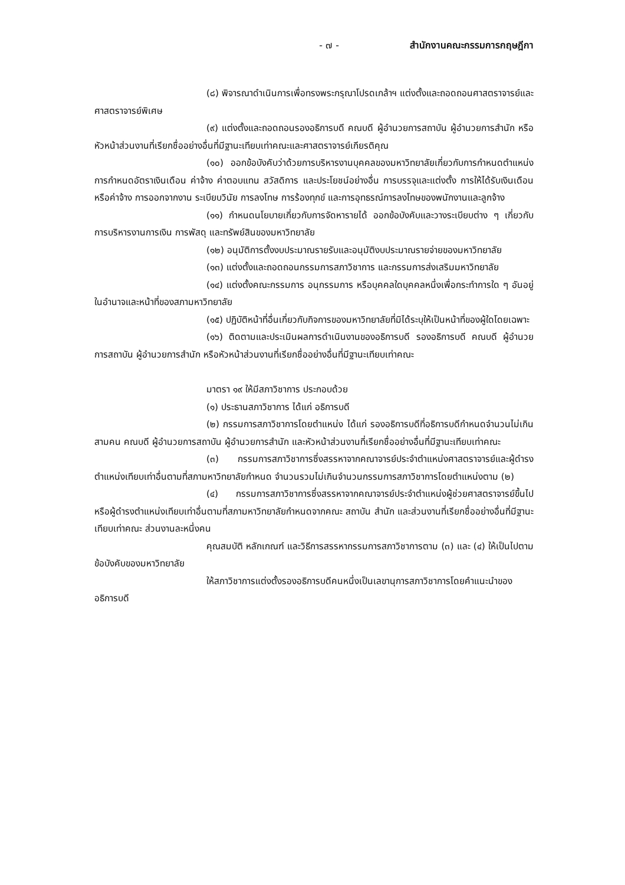- ๗ - สำนักงานคณะกรรมการกฤษฎีกา
(๘) พิจารณาดำเนินการเพื่อทรงพระกรุณาโปรดเกล้าฯ แต่งตั้งและถอดถอนศาสตราจารย์และศาสตราจารย์พิเศษ
(๙) แต่งตั้งและถอดถอนรองอธิการบดี คณบดี ผู้อำนวยการสถาบัน ผู้อำนวยการสำนัก หรือหัวหน้าส่วนงานที่เรียกชื่ออย่างอื่นที่มีฐานะเทียบเท่าคณะและศาสตราจารย์เกียรติคุณ
(๑๐) ออกข้อบังคับว่าด้วยการบริหารงานบุคคลของมหาวิทยาลัยเกี่ยวกับการกำหนดตำแหน่ง การกำหนดอัตราเงินเดือน ค่าจ้าง ค่าตอบแทน สวัสดิการ และประโยชน์อย่างอื่น การบรรจุและแต่งตั้ง การให้ได้รับเงินเดือนหรือค่าจ้าง การออกจากงาน ระเบียบวินัย การลงโทษ การร้องทุกข์ และการอุทธรณ์การลงโทษของพนักงานและลูกจ้าง
(๑๑) กำหนดนโยบายเกี่ยวกับการจัดหารายได้ ออกข้อบังคับและวางระเบียบต่าง ๆ เกี่ยวกับการบริหารงานการเงิน การพัสดุ และทรัพย์สินของมหาวิทยาลัย
(๑๒) อนุมัติการตั้งงบประมาณรายรับและอนุมัติงบประมาณรายจ่ายของมหาวิทยาลัย
(๑๓) แต่งตั้งและถอดถอนกรรมการสภาวิชาการ และกรรมการส่งเสริมมหาวิทยาลัย
(๑๔) แต่งตั้งคณะกรรมการ อนุกรรมการ หรือบุคคลใดบุคคลหนึ่งเพื่อกระทำการใด ๆ อันอยู่ในอำนาจและหน้าที่ของสภามหาวิทยาลัย
(๑๕) ปฏิบัติหน้าที่อื่นเกี่ยวกับกิจการของมหาวิทยาลัยที่มิได้ระบุให้เป็นหน้าที่ของผู้ใดโดยเฉพาะ
(๑๖) ติดตามและประเมินผลการดำเนินงานของอธิการบดี รองอธิการบดี คณบดี ผู้อำนวยการสถาบัน ผู้อำนวยการสำนัก หรือหัวหน้าส่วนงานที่เรียกชื่ออย่างอื่นที่มีฐานะเทียบเท่าคณะ
มาตรา ๑๙ ให้มีสภาวิชาการ ประกอบด้วย
(๑) ประธานสภาวิชาการ ได้แก่ อธิการบดี
(๒) กรรมการสภาวิชาการโดยตำแหน่ง ได้แก่ รองอธิการบดีที่อธิการบดีกำหนดจำนวนไม่เกินสามคน คณบดี ผู้อำนวยการสถาบัน ผู้อำนวยการสำนัก และหัวหน้าส่วนงานที่เรียกชื่ออย่างอื่นที่มีฐานะเทียบเท่าคณะ
(๓) กรรมการสภาวิชาการซึ่งสรรหาจากคณาจารย์ประจำตำแหน่งศาสตราจารย์และผู้ดำรงตำแหน่งเทียบเท่าอื่นตามที่สภามหาวิทยาลัยกำหนด จำนวนรวมไม่เกินจำนวนกรรมการสภาวิชาการโดยตำแหน่งตาม (๒)
(๔) กรรมการสภาวิชาการซึ่งสรรหาจากคณาจารย์ประจำตำแหน่งผู้ช่วยศาสตราจารย์ขึ้นไปหรือผู้ดำรงตำแหน่งเทียบเท่าอื่นตามที่สภามหาวิทยาลัยกำหนดจากคณะ สถาบัน สำนัก และส่วนงานที่เรียกชื่ออย่างอื่นที่มีฐานะเทียบเท่าคณะ ส่วนงานละหนึ่งคน
คุณสมบัติ หลักเกณฑ์ และวิธีการสรรหากรรมการสภาวิชาการตาม (๓) และ (๔) ให้เป็นไปตามข้อบังคับของมหาวิทยาลัย
ให้สภาวิชาการแต่งตั้งรองอธิการบดีคนหนึ่งเป็นเลขานุการสภาวิชาการโดยคำแนะนำของอธิการบดี